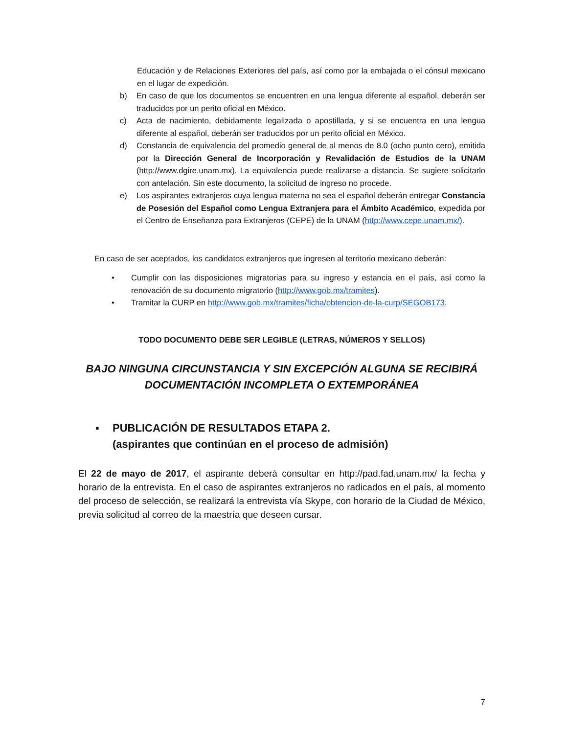Educación y de Relaciones Exteriores del país, así como por la embajada o el cónsul mexicano en el lugar de expedición.
b) En caso de que los documentos se encuentren en una lengua diferente al español, deberán ser traducidos por un perito oficial en México.
c) Acta de nacimiento, debidamente legalizada o apostillada, y si se encuentra en una lengua diferente al español, deberán ser traducidos por un perito oficial en México.
d) Constancia de equivalencia del promedio general de al menos de 8.0 (ocho punto cero), emitida por la Dirección General de Incorporación y Revalidación de Estudios de la UNAM (http://www.dgire.unam.mx). La equivalencia puede realizarse a distancia. Se sugiere solicitarlo con antelación. Sin este documento, la solicitud de ingreso no procede.
e) Los aspirantes extranjeros cuya lengua materna no sea el español deberán entregar Constancia de Posesión del Español como Lengua Extranjera para el Ámbito Académico, expedida por el Centro de Enseñanza para Extranjeros (CEPE) de la UNAM (http://www.cepe.unam.mx/).
En caso de ser aceptados, los candidatos extranjeros que ingresen al territorio mexicano deberán:
• Cumplir con las disposiciones migratorias para su ingreso y estancia en el país, así como la renovación de su documento migratorio (http://www.gob.mx/tramites).
• Tramitar la CURP en http://www.gob.mx/tramites/ficha/obtencion-de-la-curp/SEGOB173.
TODO DOCUMENTO DEBE SER LEGIBLE (LETRAS, NÚMEROS Y SELLOS)
BAJO NINGUNA CIRCUNSTANCIA Y SIN EXCEPCIÓN ALGUNA SE RECIBIRÁ DOCUMENTACIÓN INCOMPLETA O EXTEMPORÁNEA
▪ PUBLICACIÓN DE RESULTADOS ETAPA 2.
(aspirantes que continúan en el proceso de admisión)
El 22 de mayo de 2017, el aspirante deberá consultar en http://pad.fad.unam.mx/ la fecha y horario de la entrevista. En el caso de aspirantes extranjeros no radicados en el país, al momento del proceso de selección, se realizará la entrevista vía Skype, con horario de la Ciudad de México, previa solicitud al correo de la maestría que deseen cursar.
7